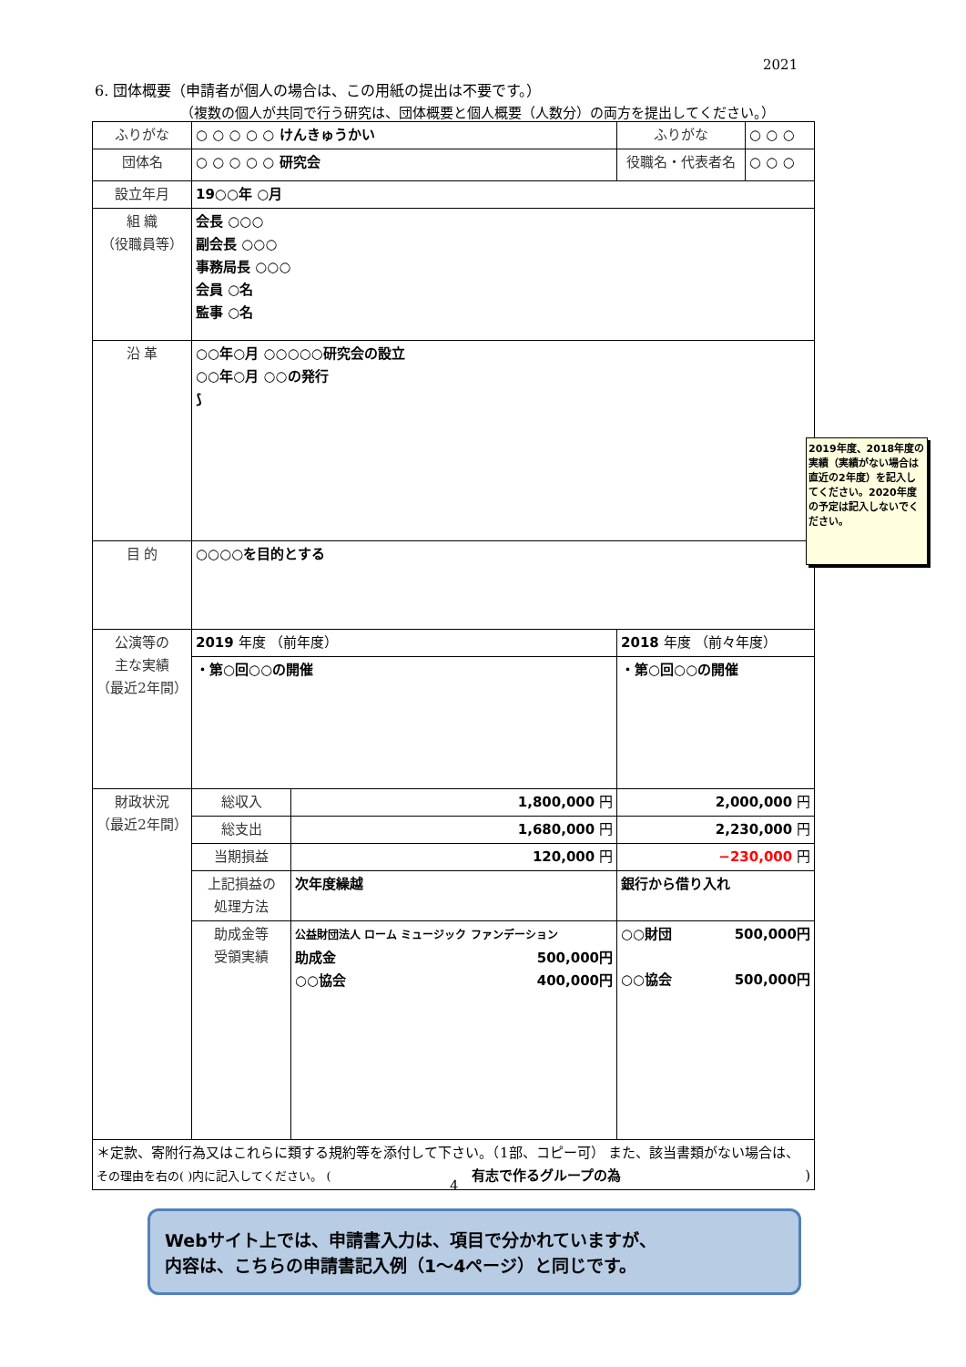2021
6. 団体概要（申請者が個人の場合は、この用紙の提出は不要です。）
（複数の個人が共同で行う研究は、団体概要と個人概要（人数分）の両方を提出してください。）
| ふりがな | ○ ○ ○ ○ ○ けんきゅうかい | | ふりがな | ○ ○ ○ |
| 団体名 | ○ ○ ○ ○ ○ 研究会 | | 役職名・代表者名 | ○ ○ ○ |
| 設立年月 | 19○○年 ○月 | | | |
| 組 織 （役職員等） | 会長 ○○○ 副会長 ○○○ 事務局長 ○○○ 会員 ○名 監事 ○名 | | | |
| 沿 革 | ○○年○月 ○○○○○研究会の設立 ○○年○月 ○○の発行 ⟆ | | | |
| 目 的 | ○○○○を目的とする | | | |
| 公演等の 主な実績 （最近2年間） | 2019 年度 （前年度） | | 2018 年度 （前々年度） | |
| | ・第○回○○の開催 | | ・第○回○○の開催 | |
| 財政状況 （最近2年間） | 総収入 | 1,800,000 円 | 2,000,000 円 | |
| | 総支出 | 1,680,000 円 | 2,230,000 円 | |
| | 当期損益 | 120,000 円 | −230,000 円 | |
| | 上記損益の 処理方法 | 次年度繰越 | 銀行から借り入れ | |
| | 助成金等 受領実績 | 公益財団法人 ローム ミュージック ファンデーション 助成金 500,000円 ○○協会 400,000円 | ○○財団 500,000円 ○○協会 500,000円 | |
| ＊定款、寄附行為又はこれらに類する規約等を添付して下さい。（1部、コピー可） また、該当書類がない場合は、 その理由を右の( )内に記入してください。 ( 有志で作るグループの為 ) | | | | |
2019年度、2018年度の実績（実績がない場合は直近の2年度）を記入してください。2020年度の予定は記入しないでください。
4
Webサイト上では、申請書入力は、項目で分かれていますが、
内容は、こちらの申請書記入例（1～4ページ）と同じです。